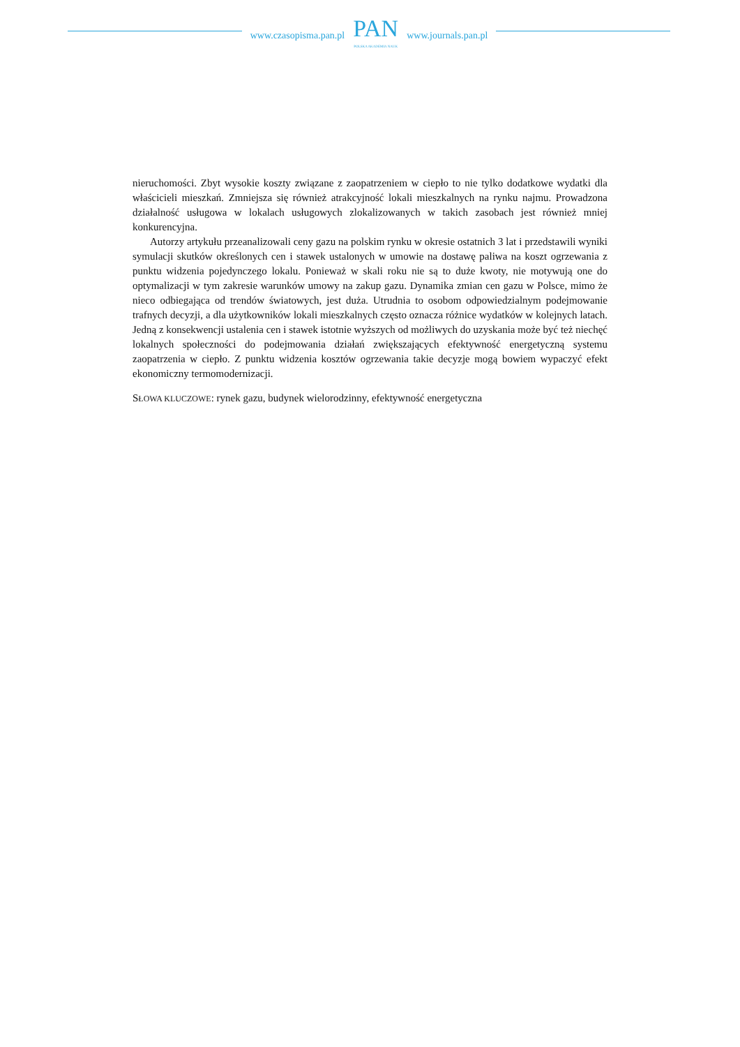www.czasopisma.pan.pl
PAN
POLSKA AKADEMIA NAUK
www.journals.pan.pl
nieruchomości. Zbyt wysokie koszty związane z zaopatrzeniem w ciepło to nie tylko dodatkowe wydatki dla właścicieli mieszkań. Zmniejsza się również atrakcyjność lokali mieszkalnych na rynku najmu. Prowadzona działalność usługowa w lokalach usługowych zlokalizowanych w takich zasobach jest również mniej konkurencyjna.
Autorzy artykułu przeanalizowali ceny gazu na polskim rynku w okresie ostatnich 3 lat i przedstawili wyniki symulacji skutków określonych cen i stawek ustalonych w umowie na dostawę paliwa na koszt ogrzewania z punktu widzenia pojedynczego lokalu. Ponieważ w skali roku nie są to duże kwoty, nie motywują one do optymalizacji w tym zakresie warunków umowy na zakup gazu. Dynamika zmian cen gazu w Polsce, mimo że nieco odbiegająca od trendów światowych, jest duża. Utrudnia to osobom odpowiedzialnym podejmowanie trafnych decyzji, a dla użytkowników lokali mieszkalnych często oznacza różnice wydatków w kolejnych latach. Jedną z konsekwencji ustalenia cen i stawek istotnie wyższych od możliwych do uzyskania może być też niechęć lokalnych społeczności do podejmowania działań zwiększających efektywność energetyczną systemu zaopatrzenia w ciepło. Z punktu widzenia kosztów ogrzewania takie decyzje mogą bowiem wypaczyć efekt ekonomiczny termomodernizacji.
SŁOWA KLUCZOWE: rynek gazu, budynek wielorodzinny, efektywność energetyczna